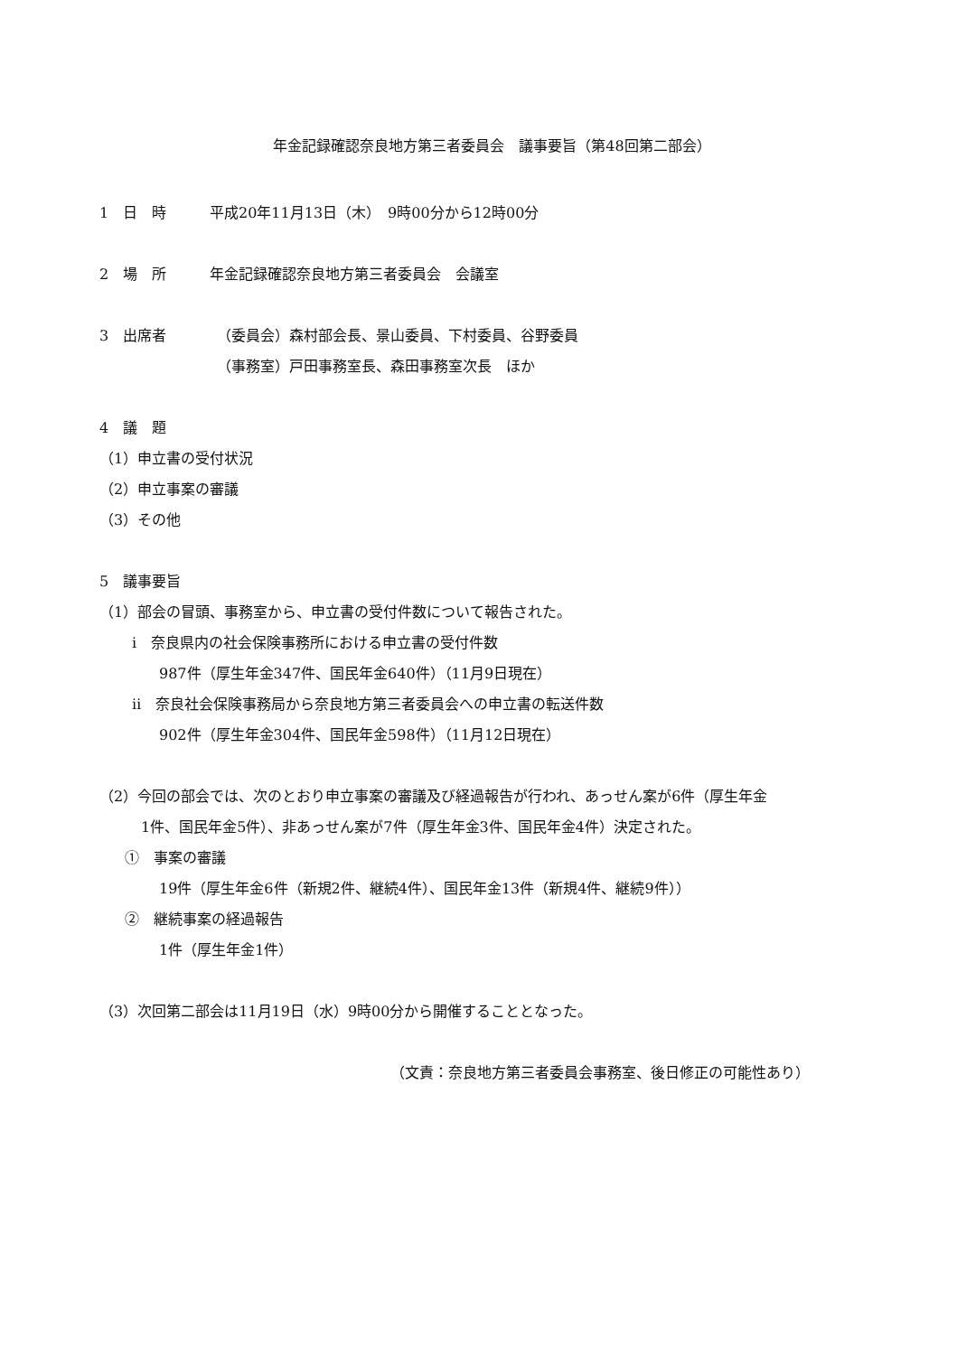年金記録確認奈良地方第三者委員会　議事要旨（第48回第二部会）
1　日　時 平成20年11月13日（木）　9時00分から12時00分
2　場　所 年金記録確認奈良地方第三者委員会　会議室
3　出席者 （委員会）森村部会長、景山委員、下村委員、谷野委員
（事務室）戸田事務室長、森田事務室次長　ほか
4　議　題
（1）申立書の受付状況
（2）申立事案の審議
（3）その他
5　議事要旨
（1）部会の冒頭、事務室から、申立書の受付件数について報告された。
ⅰ　奈良県内の社会保険事務所における申立書の受付件数
987件（厚生年金347件、国民年金640件）（11月9日現在）
ⅱ　奈良社会保険事務局から奈良地方第三者委員会への申立書の転送件数
902件（厚生年金304件、国民年金598件）（11月12日現在）
（2）今回の部会では、次のとおり申立事案の審議及び経過報告が行われ、あっせん案が6件（厚生年金
1件、国民年金5件）、非あっせん案が7件（厚生年金3件、国民年金4件）決定された。
①　事案の審議
19件（厚生年金6件（新規2件、継続4件）、国民年金13件（新規4件、継続9件））
②　継続事案の経過報告
1件（厚生年金1件）
（3）次回第二部会は11月19日（水）9時00分から開催することとなった。
（文責：奈良地方第三者委員会事務室、後日修正の可能性あり）